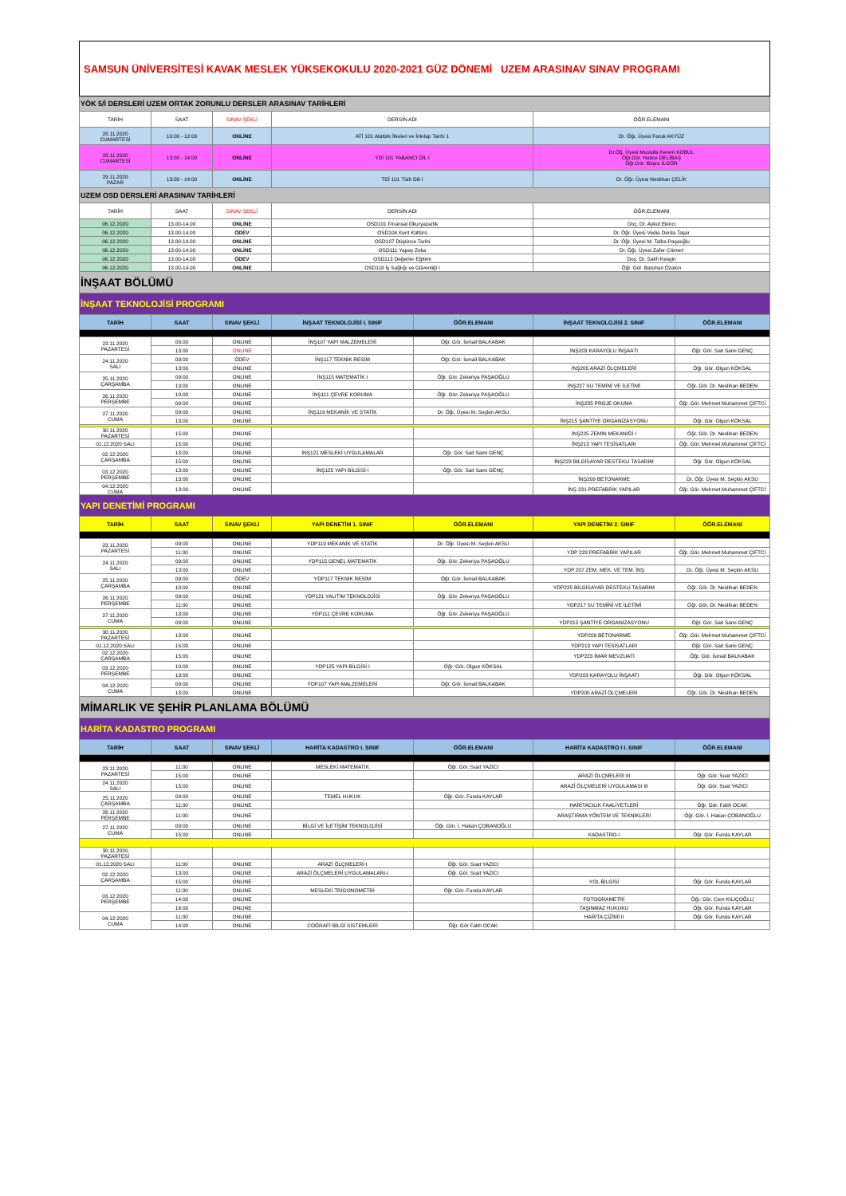| SAMSUN ÜNİVERSİTESİ KAVAK MESLEK YÜKSEKOKULU 2020-2021 GÜZ DÖNEMİ UZEM ARASINAV SINAV PROGRAMI | | | | | | |
| YÖK 5/İ DERSLERİ UZEM ORTAK ZORUNLU DERSLER ARASINAV TARİHLERİ | | | | | | |
| TARİH | SAAT | SINAV ŞEKLİ | DERSİN ADI | | ÖĞR.ELEMANI | |
| 28.11.2020 CUMARTESİ | 10:00 - 12:00 | ONLİNE | ATİ 101 Atatürk İlkeleri ve İnkılap Tarihi 1 | | Dr. Öğr. Üyesi Faruk AKYÜZ | |
| 28.11.2020 CUMARTESİ | 13:00 - 14:00 | ONLİNE | YDİ 101 YABANCI DİL I | | Dr.Öğ. Üyesi Mustafa Kerem KOBUL Öğr.Gör. Hatice DELİBAŞ Öğr.Gör. Büşra İLGÖR | |
| 29.11.2020 PAZAR | 13:00 - 14:00 | ONLİNE | TDİ 101 Türk Dili I | | Dr. Öğr. Üyesi Neslihan ÇELİK | |
| UZEM OSD DERSLERİ ARASINAV TARİHLERİ | | | | | | |
| TARİH | SAAT | SINAV ŞEKLİ | DERSİN ADI | | ÖĞR.ELEMANI | |
| 06.12.2020 | 13.00-14.00 | ONLİNE | OSD101 Finansal Okuryazarlık | | Doç. Dr. Aykut Ekinci | |
| 06.12.2020 | 13.00-14.00 | ÖDEV | OSD104 Kent Kültürü | | Dr. Öğr. Üyesi Vedia Derda Taşar | |
| 06.12.2020 | 13.00-14.00 | ONLİNE | OSD107 Düşünce Tarihi | | Dr. Öğr. Üyesi M. Talha Paşaoğlu | |
| 06.12.2020 | 13.00-14.00 | ONLİNE | OSD111 Yapay Zeka | | Dr. Öğr. Üyesi Zafer Cömert | |
| 06.12.2020 | 13.00-14.00 | ÖDEV | OSD113 Değerler Eğitimi | | Doç. Dr. Salih Kesgin | |
| 06.12.2020 | 13.00-14.00 | ONLİNE | OSD118 İş Sağlığı ve Güvenliği I | | Öğr. Gör. Batuhan Özakın | |
| İNŞAAT BÖLÜMÜ | | | | | | |
| İNŞAAT TEKNOLOJİSİ PROGRAMI | | | | | | |
| TARİH | SAAT | SINAV ŞEKLİ | İNŞAAT TEKNOLOJİSİ I. SINIF | ÖĞR.ELEMANI | İNŞAAT TEKNOLOJİSİ 2. SINIF | ÖĞR.ELEMANI |
| 23.11.2020 PAZARTESİ | 09.00 | ONLINE | İNŞ107 YAPI MALZEMELERİ | Öğr. Gör. İsmail BALKABAK | | |
| | 13.00 | ONLINE | | | İNŞ203 KARAYOLU İNŞAATI | Öğr. Gör. Sait Sami GENÇ |
| 24.11.2020 SALI | 09:00 | ÖDEV | İNŞ117 TEKNİK RESİM | Öğr. Gör. İsmail BALKABAK | | |
| | 13:00 | ONLINE | | | İNŞ205 ARAZİ ÖLÇMELERİ | Öğr. Gör. Olgun KÖKSAL |
| 25.11.2020 ÇARŞAMBA | 09:00 | ONLINE | İNŞ115 MATEMATİK I | Öğr. Gör. Zekeriya PAŞAOĞLU | | |
| | 13:00 | ONLINE | | | İNŞ227 SU TEMİNİ VE İLETİMİ | Öğr. Gör. Dr. Neslihan BEDEN |
| 26.11.2020 PERŞEMBE | 10:00 | ONLINE | İNŞ111 ÇEVRE KORUMA | Öğr. Gör. Zekeriya PAŞAOĞLU | | |
| | 09:00 | ONLINE | | | İNŞ235 PROJE OKUMA | Öğr. Gör. Mehmet Muhammet ÇİFTCİ |
| 27.11.2020 CUMA | 09:00 | ONLINE | İNŞ119 MEKANİK VE STATİK | Dr. Öğr. Üyesi M. Seçkin AKSU | | |
| | 13:00 | ONLINE | | | İNŞ215 ŞANTİYE ORGANİZASYONU | Öğr. Gör. Olgun KÖKSAL |
| 30.11.2020 PAZARTESİ | 15:00 | ONLINE | | | İNŞ225 ZEMİN MEKANİĞİ I | Öğr. Gör. Dr. Neslihan BEDEN |
| 01.12.2020 SALI | 15:00 | ONLINE | | | İNŞ213 YAPI TESİSATLARI | Öğr. Gör. Mehmet Muhammet ÇİFTCİ |
| 02.12.2020 ÇARŞAMBA | 13:00 | ONLINE | İNŞ121 MESLEKİ UYGULAMALAR | Öğr. Gör. Sait Sami GENÇ | | |
| | 15:00 | ONLINE | | | İNŞ223 BİLGİSAYAR DESTEKLİ TASARIM | Öğr. Gör. Olgun KÖKSAL |
| 03.12.2020 PERŞEMBE | 13:00 | ONLINE | İNŞ125 YAPI BİLGİSİ I | Öğr. Gör. Sait Sami GENÇ | | |
| | 13:00 | ONLINE | | | İNŞ209 BETONARME | Dr. Öğr. Üyesi M. Seçkin AKSU |
| 04.12.2020 CUMA | 13:00 | ONLINE | | | İNŞ 231 PREFABRİK YAPILAR | Öğr. Gör. Mehmet Muhammet ÇİFTCİ |
| YAPI DENETİMİ PROGRAMI | | | | | | |
| TARİH | SAAT | SINAV ŞEKLİ | YAPI DENETİM 1. SINIF | ÖĞR.ELEMANI | YAPI DENETİM 2. SINIF | ÖĞR.ELEMANI |
| 23.11.2020 PAZARTESİ | 09:00 | ONLINE | YDP119 MEKANİK VE STATİK | Dr. Öğr. Üyesi M. Seçkin AKSU | | |
| | 11:00 | ONLINE | | | YDP 229 PREFABRİK YAPILAR | Öğr. Gör. Mehmet Muhammet ÇİFTCİ |
| 24.11.2020 SALI | 09:00 | ONLINE | YDP115 GENEL MATEMATİK | Öğr. Gör. Zekeriya PAŞAOĞLU | | |
| | 13:00 | ONLINE | | | YDP 207 ZEM. MEK. VE TEM. İNŞ | Dr. Öğr. Üyesi M. Seçkin AKSU |
| 25.11.2020 ÇARŞAMBA | 09:00 | ÖDEV | YDP117 TEKNİK RESİM | Öğr. Gör. İsmail BALKABAK | | |
| | 10:00 | ONLINE | | | YDP225 BİLGİSAYAR DESTEKLİ TASARIM | Öğr. Gör. Dr. Neslihan BEDEN |
| 26.11.2020 PERŞEMBE | 09:00 | ONLINE | YDP121 YALITIM TEKNOLOJİSİ | Öğr. Gör. Zekeriya PAŞAOĞLU | | |
| | 11:00 | ONLINE | | | YDP217 SU TEMİNİ VE İLETİMİ | Öğr. Gör. Dr. Neslihan BEDEN |
| 27.11.2020 CUMA | 13:00 | ONLINE | YDP111 ÇEVRE KORUMA | Öğr. Gör. Zekeriya PAŞAOĞLU | | |
| | 09:00 | ONLINE | | | YDP215 ŞANTİYE ORGANİZASYONU | Öğr. Gör. Sait Sami GENÇ |
| 30.11.2020 PAZARTESİ | 13:00 | ONLINE | | | YDP209 BETONARME | Öğr. Gör. Mehmet Muhammet ÇİFTCİ |
| 01.12.2020 SALI | 15:00 | ONLINE | | | YDP213 YAPI TESİSATLARI | Öğr. Gör. Sait Sami GENÇ |
| 02.12.2020 ÇARŞAMBA | 15:00 | ONLINE | | | YDP223 İMAR MEVZUATI | Öğr. Gör. İsmail BALKABAK |
| 03.12.2020 PERŞEMBE | 10:00 | ONLINE | YDP125 YAPI BİLGİSİ I | Öğr. Gör. Olgun KÖKSAL | | |
| | 13:00 | ONLINE | | | YDP203 KARAYOLU İNŞAATI | Öğr. Gör. Olgun KÖKSAL |
| 04.12.2020 CUMA | 09:00 | ONLINE | YDP107 YAPI MALZEMELERİ | Öğr. Gör. İsmail BALKABAK | | |
| | 13:00 | ONLINE | | | YDP205 ARAZİ ÖLÇMELERİ | Öğr. Gör. Dr. Neslihan BEDEN |
| MİMARLIK VE ŞEHİR PLANLAMA BÖLÜMÜ | | | | | | |
| HARİTA KADASTRO PROGRAMI | | | | | | |
| TARİH | SAAT | SINAV ŞEKLİ | HARİTA KADASTRO I. SINIF | ÖĞR.ELEMANI | HARİTA KADASTRO I I. SINIF | ÖĞR.ELEMANI |
| 23.11.2020 PAZARTESİ | 11:00 | ONLINE | MESLEKİ MATEMATİK | Öğr. Gör. Suat YAZICI | | |
| | 15:00 | ONLINE | | | ARAZİ ÖLÇMELERİ III | Öğr. Gör. Suat YAZICI |
| 24.11.2020 SALI | 15:00 | ONLINE | | | ARAZİ ÖLÇMELERİ UYGULAMASI III | Öğr. Gör. Suat YAZICI |
| 25.11.2020 ÇARŞAMBA | 09:00 | ONLINE | TEMEL HUKUK | Öğr. Gör. Funda KAYLAR | | |
| | 11:00 | ONLINE | | | HARİTACILIK FAALİYETLERİ | Öğr. Gör. Fatih OCAK |
| 26.11.2020 PERŞEMBE | 11:00 | ONLINE | | | ARAŞTIRMA YÖNTEM VE TEKNİKLERİ | Öğr. Gör. İ. Hakan ÇOBANOĞLU |
| 27.11.2020 CUMA | 09:00 | ONLINE | BİLGİ VE İLETİŞİM TEKNOLOJİSİ | Öğr. Gör. İ. Hakan ÇOBANOĞLU | | |
| | 15:00 | ONLINE | | | KADASTRO-I | Öğr. Gör. Funda KAYLAR |
| 30.11.2020 PAZARTESİ | | | | | | |
| 01.12.2020 SALI | 11:00 | ONLINE | ARAZİ ÖLÇMELERİ I | Öğr. Gör. Suat YAZICI | | |
| 02.12.2020 ÇARŞAMBA | 13:00 | ONLINE | ARAZİ ÖLÇMELERİ UYGULAMALARI-I | Öğr. Gör. Suat YAZICI | | |
| | 15:00 | ONLINE | | | YOL BİLGİSİ | Öğr. Gör. Funda KAYLAR |
| 03.12.2020 PERŞEMBE | 11:00 | ONLINE | MESLEKİ TRİGONOMETRİ | Öğr. Gör. Funda KAYLAR | | |
| | 14:00 | ONLINE | | | FOTOGRAMETRİ | Öğr. Gör. Cem KILIÇOĞLU |
| | 16:00 | ONLINE | | | TAŞINMAZ HUKUKU | Öğr. Gör. Funda KAYLAR |
| 04.12.2020 CUMA | 11:00 | ONLINE | | | HARİTA ÇİZİMİ II | Öğr. Gör. Funda KAYLAR |
| | 14:00 | ONLINE | COĞRAFİ BİLGİ SİSTEMLERİ | Öğr. Gör Fatih OCAK | | |